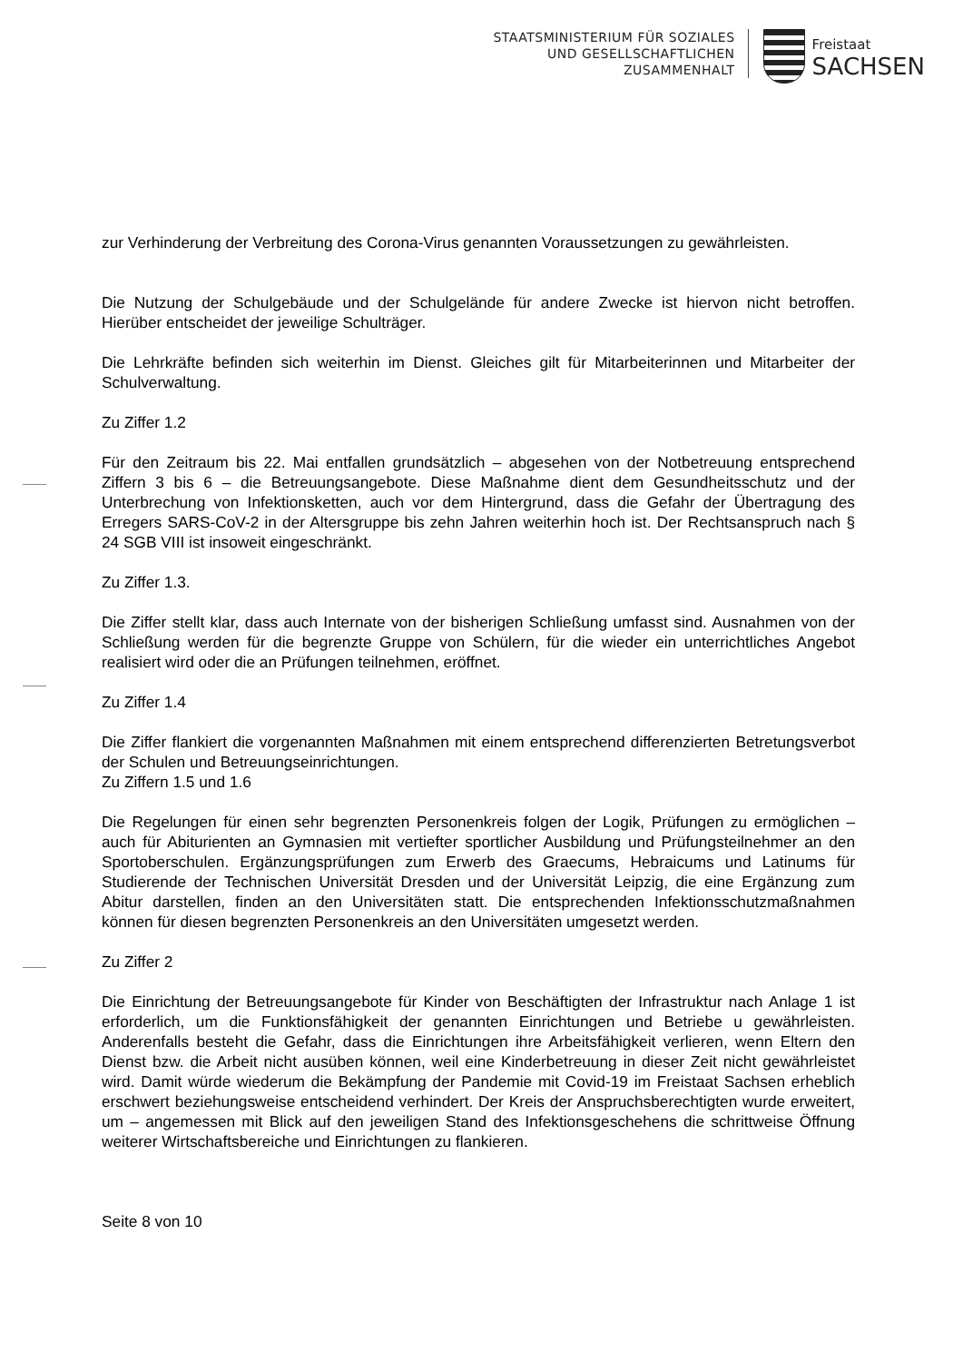STAATSMINISTERIUM FÜR SOZIALES
UND GESELLSCHAFTLICHEN
ZUSAMMENHALT
Freistaat
SACHSEN
zur Verhinderung der Verbreitung des Corona-Virus genannten Voraussetzungen zu gewährleisten.
Die Nutzung der Schulgebäude und der Schulgelände für andere Zwecke ist hiervon nicht betroffen. Hierüber entscheidet der jeweilige Schulträger.
Die Lehrkräfte befinden sich weiterhin im Dienst. Gleiches gilt für Mitarbeiterinnen und Mitarbeiter der Schulverwaltung.
Zu Ziffer 1.2
Für den Zeitraum bis 22. Mai entfallen grundsätzlich – abgesehen von der Notbetreuung entsprechend Ziffern 3 bis 6 – die Betreuungsangebote. Diese Maßnahme dient dem Gesundheitsschutz und der Unterbrechung von Infektionsketten, auch vor dem Hintergrund, dass die Gefahr der Übertragung des Erregers SARS-CoV-2 in der Altersgruppe bis zehn Jahren weiterhin hoch ist. Der Rechtsanspruch nach § 24 SGB VIII ist insoweit eingeschränkt.
Zu Ziffer 1.3.
Die Ziffer stellt klar, dass auch Internate von der bisherigen Schließung umfasst sind. Ausnahmen von der Schließung werden für die begrenzte Gruppe von Schülern, für die wieder ein unterrichtliches Angebot realisiert wird oder die an Prüfungen teilnehmen, eröffnet.
Zu Ziffer 1.4
Die Ziffer flankiert die vorgenannten Maßnahmen mit einem entsprechend differenzierten Betretungsverbot der Schulen und Betreuungseinrichtungen.
Zu Ziffern 1.5 und 1.6
Die Regelungen für einen sehr begrenzten Personenkreis folgen der Logik, Prüfungen zu ermöglichen – auch für Abiturienten an Gymnasien mit vertiefter sportlicher Ausbildung und Prüfungsteilnehmer an den Sportoberschulen. Ergänzungsprüfungen zum Erwerb des Graecums, Hebraicums und Latinums für Studierende der Technischen Universität Dresden und der Universität Leipzig, die eine Ergänzung zum Abitur darstellen, finden an den Universitäten statt. Die entsprechenden Infektionsschutzmaßnahmen können für diesen begrenzten Personenkreis an den Universitäten umgesetzt werden.
Zu Ziffer 2
Die Einrichtung der Betreuungsangebote für Kinder von Beschäftigten der Infrastruktur nach Anlage 1 ist erforderlich, um die Funktionsfähigkeit der genannten Einrichtungen und Betriebe u gewährleisten. Anderenfalls besteht die Gefahr, dass die Einrichtungen ihre Arbeitsfähigkeit verlieren, wenn Eltern den Dienst bzw. die Arbeit nicht ausüben können, weil eine Kinderbetreuung in dieser Zeit nicht gewährleistet wird. Damit würde wiederum die Bekämpfung der Pandemie mit Covid-19 im Freistaat Sachsen erheblich erschwert beziehungsweise entscheidend verhindert. Der Kreis der Anspruchsberechtigten wurde erweitert, um – angemessen mit Blick auf den jeweiligen Stand des Infektionsgeschehens die schrittweise Öffnung weiterer Wirtschaftsbereiche und Einrichtungen zu flankieren.
Seite 8 von 10